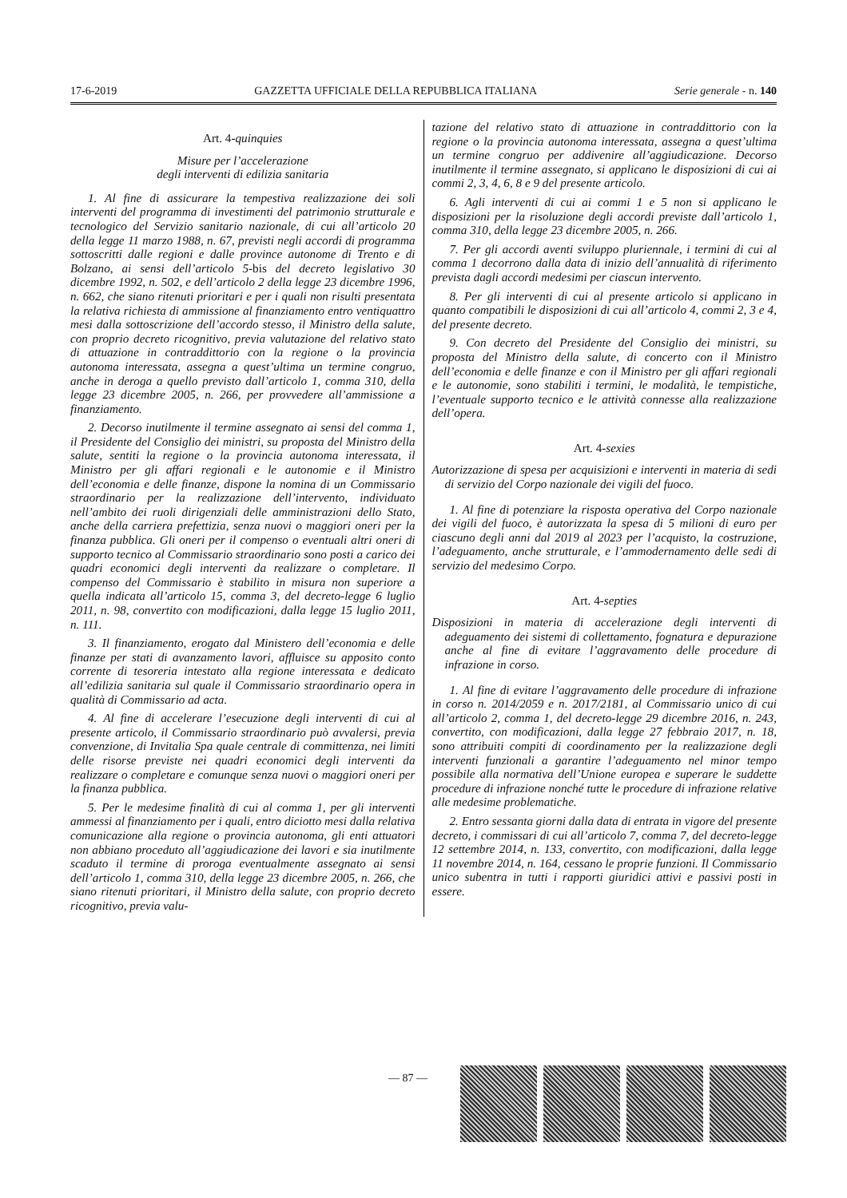17-6-2019 GAZZETTA UFFICIALE DELLA REPUBBLICA ITALIANA Serie generale - n. 140
Art. 4-quinquies
Misure per l’accelerazione
degli interventi di edilizia sanitaria
1. Al fine di assicurare la tempestiva realizzazione dei soli interventi del programma di investimenti del patrimonio strutturale e tecnologico del Servizio sanitario nazionale, di cui all’articolo 20 della legge 11 marzo 1988, n. 67, previsti negli accordi di programma sottoscritti dalle regioni e dalle province autonome di Trento e di Bolzano, ai sensi dell’articolo 5-bis del decreto legislativo 30 dicembre 1992, n. 502, e dell’articolo 2 della legge 23 dicembre 1996, n. 662, che siano ritenuti prioritari e per i quali non risulti presentata la relativa richiesta di ammissione al finanziamento entro ventiquattro mesi dalla sottoscrizione dell’accordo stesso, il Ministro della salute, con proprio decreto ricognitivo, previa valutazione del relativo stato di attuazione in contraddittorio con la regione o la provincia autonoma interessata, assegna a quest’ultima un termine congruo, anche in deroga a quello previsto dall’articolo 1, comma 310, della legge 23 dicembre 2005, n. 266, per provvedere all’ammissione a finanziamento.
2. Decorso inutilmente il termine assegnato ai sensi del comma 1, il Presidente del Consiglio dei ministri, su proposta del Ministro della salute, sentiti la regione o la provincia autonoma interessata, il Ministro per gli affari regionali e le autonomie e il Ministro dell’economia e delle finanze, dispone la nomina di un Commissario straordinario per la realizzazione dell’intervento, individuato nell’ambito dei ruoli dirigenziali delle amministrazioni dello Stato, anche della carriera prefettizia, senza nuovi o maggiori oneri per la finanza pubblica. Gli oneri per il compenso o eventuali altri oneri di supporto tecnico al Commissario straordinario sono posti a carico dei quadri economici degli interventi da realizzare o completare. Il compenso del Commissario è stabilito in misura non superiore a quella indicata all’articolo 15, comma 3, del decreto-legge 6 luglio 2011, n. 98, convertito con modificazioni, dalla legge 15 luglio 2011, n. 111.
3. Il finanziamento, erogato dal Ministero dell’economia e delle finanze per stati di avanzamento lavori, affluisce su apposito conto corrente di tesoreria intestato alla regione interessata e dedicato all’edilizia sanitaria sul quale il Commissario straordinario opera in qualità di Commissario ad acta.
4. Al fine di accelerare l’esecuzione degli interventi di cui al presente articolo, il Commissario straordinario può avvalersi, previa convenzione, di Invitalia Spa quale centrale di committenza, nei limiti delle risorse previste nei quadri economici degli interventi da realizzare o completare e comunque senza nuovi o maggiori oneri per la finanza pubblica.
5. Per le medesime finalità di cui al comma 1, per gli interventi ammessi al finanziamento per i quali, entro diciotto mesi dalla relativa comunicazione alla regione o provincia autonoma, gli enti attuatori non abbiano proceduto all’aggiudicazione dei lavori e sia inutilmente scaduto il termine di proroga eventualmente assegnato ai sensi dell’articolo 1, comma 310, della legge 23 dicembre 2005, n. 266, che siano ritenuti prioritari, il Ministro della salute, con proprio decreto ricognitivo, previa valu-
tazione del relativo stato di attuazione in contraddittorio con la regione o la provincia autonoma interessata, assegna a quest’ultima un termine congruo per addivenire all’aggiudicazione. Decorso inutilmente il termine assegnato, si applicano le disposizioni di cui ai commi 2, 3, 4, 6, 8 e 9 del presente articolo.
6. Agli interventi di cui ai commi 1 e 5 non si applicano le disposizioni per la risoluzione degli accordi previste dall’articolo 1, comma 310, della legge 23 dicembre 2005, n. 266.
7. Per gli accordi aventi sviluppo pluriennale, i termini di cui al comma 1 decorrono dalla data di inizio dell’annualità di riferimento prevista dagli accordi medesimi per ciascun intervento.
8. Per gli interventi di cui al presente articolo si applicano in quanto compatibili le disposizioni di cui all’articolo 4, commi 2, 3 e 4, del presente decreto.
9. Con decreto del Presidente del Consiglio dei ministri, su proposta del Ministro della salute, di concerto con il Ministro dell’economia e delle finanze e con il Ministro per gli affari regionali e le autonomie, sono stabiliti i termini, le modalità, le tempistiche, l’eventuale supporto tecnico e le attività connesse alla realizzazione dell’opera.
Art. 4-sexies
Autorizzazione di spesa per acquisizioni e interventi in materia di sedi di servizio del Corpo nazionale dei vigili del fuoco.
1. Al fine di potenziare la risposta operativa del Corpo nazionale dei vigili del fuoco, è autorizzata la spesa di 5 milioni di euro per ciascuno degli anni dal 2019 al 2023 per l’acquisto, la costruzione, l’adeguamento, anche strutturale, e l’ammodernamento delle sedi di servizio del medesimo Corpo.
Art. 4-septies
Disposizioni in materia di accelerazione degli interventi di adeguamento dei sistemi di collettamento, fognatura e depurazione anche al fine di evitare l’aggravamento delle procedure di infrazione in corso.
1. Al fine di evitare l’aggravamento delle procedure di infrazione in corso n. 2014/2059 e n. 2017/2181, al Commissario unico di cui all’articolo 2, comma 1, del decreto-legge 29 dicembre 2016, n. 243, convertito, con modificazioni, dalla legge 27 febbraio 2017, n. 18, sono attribuiti compiti di coordinamento per la realizzazione degli interventi funzionali a garantire l’adeguamento nel minor tempo possibile alla normativa dell’Unione europea e superare le suddette procedure di infrazione nonché tutte le procedure di infrazione relative alle medesime problematiche.
2. Entro sessanta giorni dalla data di entrata in vigore del presente decreto, i commissari di cui all’articolo 7, comma 7, del decreto-legge 12 settembre 2014, n. 133, convertito, con modificazioni, dalla legge 11 novembre 2014, n. 164, cessano le proprie funzioni. Il Commissario unico subentra in tutti i rapporti giuridici attivi e passivi posti in essere.
— 87 —